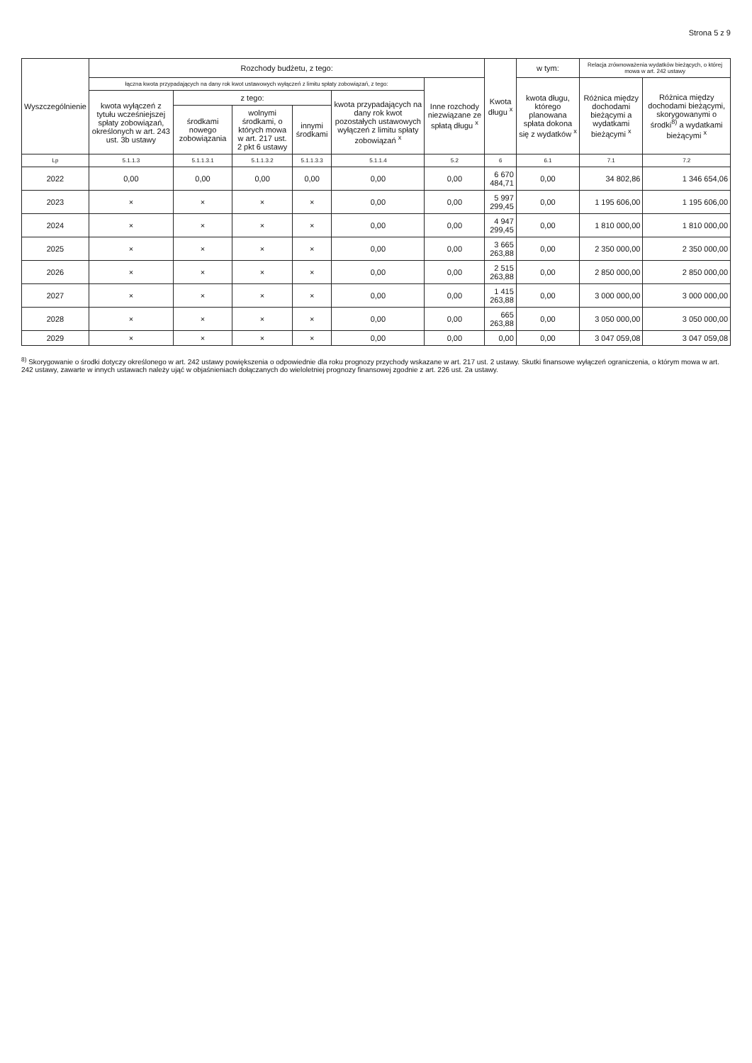Strona 5 z 9
| Wyszczególnienie | Rozchody budżetu, z tego: | | | | | | Kwota długu <sup>x</sup> | w tym: | Relacja zrównoważenia wydatków bieżących, o której mowa w art. 242 ustawy | |
| --- | --- | --- | --- | --- | --- | --- | --- | --- | --- | --- |
| | łączna kwota przypadających na dany rok kwot ustawowych wyłączeń z limitu spłaty zobowiązań, z tego: | | | | | Inne rozchody niezwiązane ze spłatą długu <sup>x</sup> | | kwota długu, którego planowana spłata dokona się z wydatków <sup>x</sup> | Różnica między dochodami bieżącymi a wydatkami bieżącymi <sup>x</sup> | Różnica między dochodami bieżącymi, skorygowanymi o środki<sup>8)</sup> a wydatkami bieżącymi <sup>x</sup> |
| | kwota wyłączeń z tytułu wcześniejszej spłaty zobowiązań, określonych w art. 243 ust. 3b ustawy | z tego: | | | kwota przypadających na dany rok kwot pozostałych ustawowych wyłączeń z limitu spłaty zobowiązań <sup>x</sup> | | | | | |
| | | środkami nowego zobowiązania | wolnymi środkami, o których mowa w art. 217 ust. 2 pkt 6 ustawy | innymi środkami | | | | | | |
| Lp | 5.1.1.3 | 5.1.1.3.1 | 5.1.1.3.2 | 5.1.1.3.3 | 5.1.1.4 | 5.2 | 6 | 6.1 | 7.1 | 7.2 |
| 2022 | 0,00 | 0,00 | 0,00 | 0,00 | 0,00 | 0,00 | 6 670 484,71 | 0,00 | 34 802,86 | 1 346 654,06 |
| 2023 | × | × | × | × | 0,00 | 0,00 | 5 997 299,45 | 0,00 | 1 195 606,00 | 1 195 606,00 |
| 2024 | × | × | × | × | 0,00 | 0,00 | 4 947 299,45 | 0,00 | 1 810 000,00 | 1 810 000,00 |
| 2025 | × | × | × | × | 0,00 | 0,00 | 3 665 263,88 | 0,00 | 2 350 000,00 | 2 350 000,00 |
| 2026 | × | × | × | × | 0,00 | 0,00 | 2 515 263,88 | 0,00 | 2 850 000,00 | 2 850 000,00 |
| 2027 | × | × | × | × | 0,00 | 0,00 | 1 415 263,88 | 0,00 | 3 000 000,00 | 3 000 000,00 |
| 2028 | × | × | × | × | 0,00 | 0,00 | 665 263,88 | 0,00 | 3 050 000,00 | 3 050 000,00 |
| 2029 | × | × | × | × | 0,00 | 0,00 | 0,00 | 0,00 | 3 047 059,08 | 3 047 059,08 |
<sup>8)</sup> Skorygowanie o środki dotyczy określonego w art. 242 ustawy powiększenia o odpowiednie dla roku prognozy przychody wskazane w art. 217 ust. 2 ustawy. Skutki finansowe wyłączeń ograniczenia, o którym mowa w art. 242 ustawy, zawarte w innych ustawach należy ująć w objaśnieniach dołączanych do wieloletniej prognozy finansowej zgodnie z art. 226 ust. 2a ustawy.